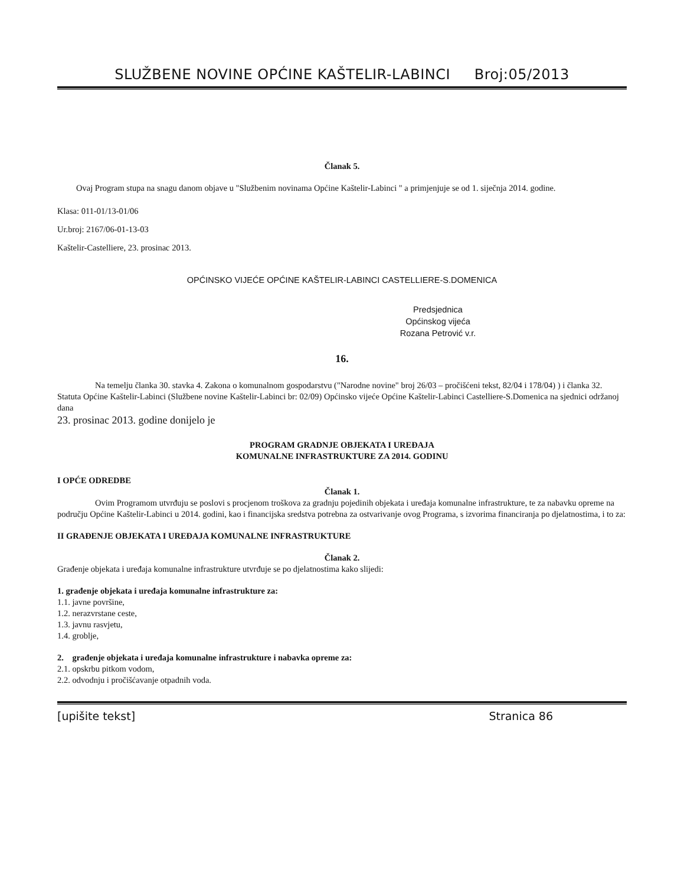SLUŽBENE NOVINE OPĆINE KAŠTELIR-LABINCI Broj:05/2013
Članak 5.
Ovaj Program stupa na snagu danom objave u "Službenim novinama Općine Kaštelir-Labinci " a primjenjuje se od 1. siječnja 2014. godine.
Klasa: 011-01/13-01/06
Ur.broj: 2167/06-01-13-03
Kaštelir-Castelliere, 23. prosinac 2013.
OPĆINSKO VIJEĆE OPĆINE KAŠTELIR-LABINCI CASTELLIERE-S.DOMENICA
Predsjednica
Općinskog vijeća
Rozana Petrović v.r.
16.
Na temelju članka 30. stavka 4. Zakona o komunalnom gospodarstvu ("Narodne novine" broj 26/03 – pročišćeni tekst, 82/04 i 178/04) ) i članka 32. Statuta Općine Kaštelir-Labinci (Službene novine Kaštelir-Labinci br: 02/09) Općinsko vijeće Općine Kaštelir-Labinci Castelliere-S.Domenica na sjednici održanoj dana
23. prosinac 2013. godine donijelo je
PROGRAM GRADNJE OBJEKATA I UREĐAJA
KOMUNALNE INFRASTRUKTURE ZA 2014. GODINU
I OPĆE ODREDBE
Članak 1.
Ovim Programom utvrđuju se poslovi s procjenom troškova za gradnju pojedinih objekata i uređaja komunalne infrastrukture, te za nabavku opreme na području Općine Kaštelir-Labinci u 2014. godini, kao i financijska sredstva potrebna za ostvarivanje ovog Programa, s izvorima financiranja po djelatnostima, i to za:
II GRAĐENJE OBJEKATA I UREĐAJA KOMUNALNE INFRASTRUKTURE
Članak 2.
Građenje objekata i uređaja komunalne infrastrukture utvrđuje se po djelatnostima kako slijedi:
1. građenje objekata i uređaja komunalne infrastrukture za:
1.1. javne površine,
1.2. nerazvrstane ceste,
1.3. javnu rasvjetu,
1.4. groblje,
2. građenje objekata i uređaja komunalne infrastrukture i nabavka opreme za:
2.1. opskrbu pitkom vodom,
2.2. odvodnju i pročišćavanje otpadnih voda.
[upišite tekst] Stranica 86